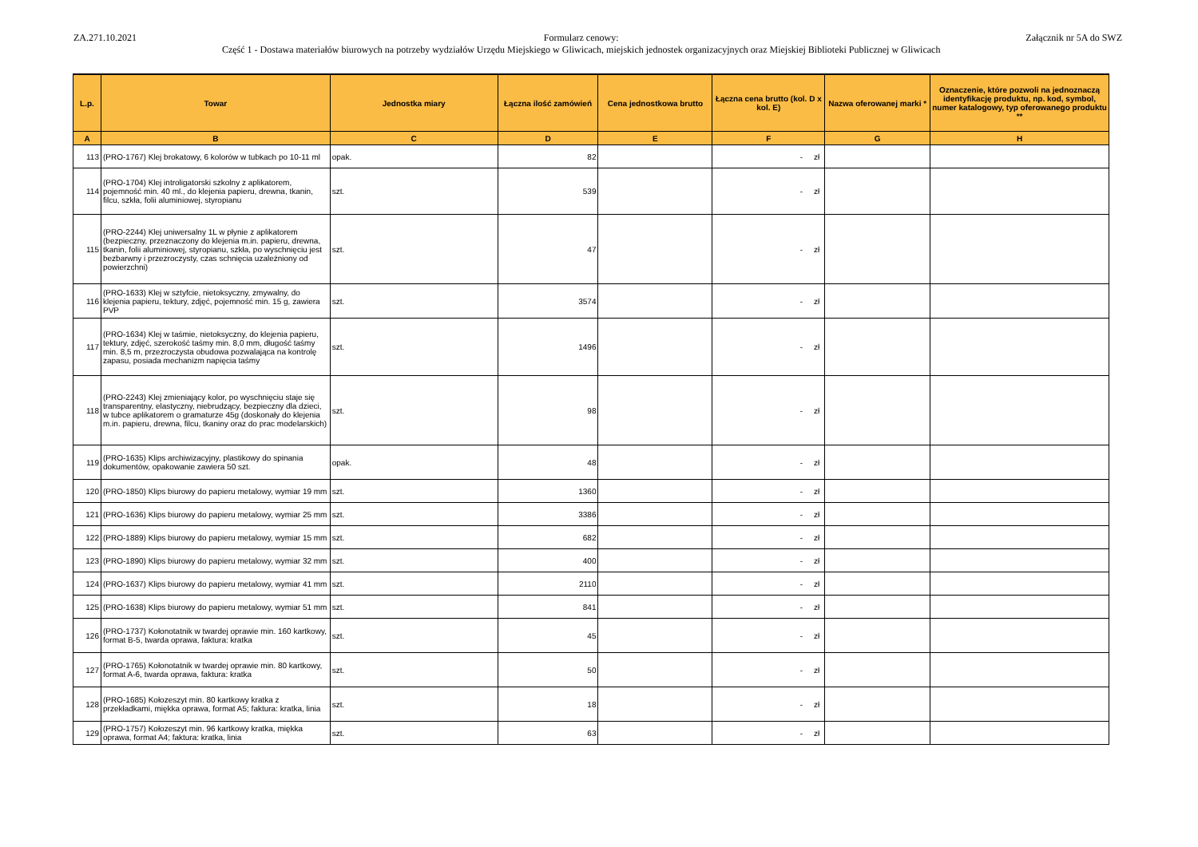ZA.271.10.2021 Formularz cenowy:
Część 1 - Dostawa materiałów biurowych na potrzeby wydziałów Urzędu Miejskiego w Gliwicach, miejskich jednostek organizacyjnych oraz Miejskiej Biblioteki Publicznej w Gliwicach
Załącznik nr 5A do SWZ
| L.p. | Towar | Jednostka miary | Łączna ilość zamówień | Cena jednostkowa brutto | Łączna cena brutto (kol. D x kol. E) | Nazwa oferowanej marki * | Oznaczenie, które pozwoli na jednoznaczą identyfikację produktu, np. kod, symbol, numer katalogowy, typ oferowanego produktu ** |
| --- | --- | --- | --- | --- | --- | --- | --- |
| A | B | C | D | E | F | G | H |
| 113 | (PRO-1767) Klej brokatowy, 6 kolorów w tubkach po 10-11 ml | opak. | 82 | | - zł | | |
| 114 | (PRO-1704) Klej introligatorski szkolny z aplikatorem, pojemność min. 40 ml., do klejenia papieru, drewna, tkanin, filcu, szkła, folii aluminiowej, styropianu | szt. | 539 | | - zł | | |
| 115 | (PRO-2244) Klej uniwersalny 1L w płynie z aplikatorem (bezpieczny, przeznaczony do klejenia m.in. papieru, drewna, tkanin, folii aluminiowej, styropianu, szkła, po wyschnięciu jest bezbarwny i przezroczysty, czas schnięcia uzależniony od powierzchni) | szt. | 47 | | - zł | | |
| 116 | (PRO-1633) Klej w sztyfcie, nietoksyczny, zmywalny, do klejenia papieru, tektury, zdjęć, pojemność min. 15 g, zawiera PVP | szt. | 3574 | | - zł | | |
| 117 | (PRO-1634) Klej w taśmie, nietoksyczny, do klejenia papieru, tektury, zdjęć, szerokość taśmy min. 8,0 mm, długość taśmy min. 8,5 m, przezroczysta obudowa pozwalająca na kontrolę zapasu, posiada mechanizm napięcia taśmy | szt. | 1496 | | - zł | | |
| 118 | (PRO-2243) Klej zmieniający kolor, po wyschnięciu staje się transparentny, elastyczny, niebrudzący, bezpieczny dla dzieci, w tubce aplikatorem o gramaturze 45g (doskonały do klejenia m.in. papieru, drewna, filcu, tkaniny oraz do prac modelarskich) | szt. | 98 | | - zł | | |
| 119 | (PRO-1635) Klips archiwizacyjny, plastikowy do spinania dokumentów, opakowanie zawiera 50 szt. | opak. | 48 | | - zł | | |
| 120 | (PRO-1850) Klips biurowy do papieru metalowy, wymiar 19 mm | szt. | 1360 | | - zł | | |
| 121 | (PRO-1636) Klips biurowy do papieru metalowy, wymiar 25 mm | szt. | 3386 | | - zł | | |
| 122 | (PRO-1889) Klips biurowy do papieru metalowy, wymiar 15 mm | szt. | 682 | | - zł | | |
| 123 | (PRO-1890) Klips biurowy do papieru metalowy, wymiar 32 mm | szt. | 400 | | - zł | | |
| 124 | (PRO-1637) Klips biurowy do papieru metalowy, wymiar 41 mm | szt. | 2110 | | - zł | | |
| 125 | (PRO-1638) Klips biurowy do papieru metalowy, wymiar 51 mm | szt. | 841 | | - zł | | |
| 126 | (PRO-1737) Kołonotatnik w twardej oprawie min. 160 kartkowy, format B-5, twarda oprawa, faktura: kratka | szt. | 45 | | - zł | | |
| 127 | (PRO-1765) Kołonotatnik w twardej oprawie min. 80 kartkowy, format A-6, twarda oprawa, faktura: kratka | szt. | 50 | | - zł | | |
| 128 | (PRO-1685) Kołozeszyt min. 80 kartkowy kratka z przekładkami, miękka oprawa, format A5; faktura: kratka, linia | szt. | 18 | | - zł | | |
| 129 | (PRO-1757) Kołozeszyt min. 96 kartkowy kratka, miękka oprawa, format A4; faktura: kratka, linia | szt. | 63 | | - zł | | |